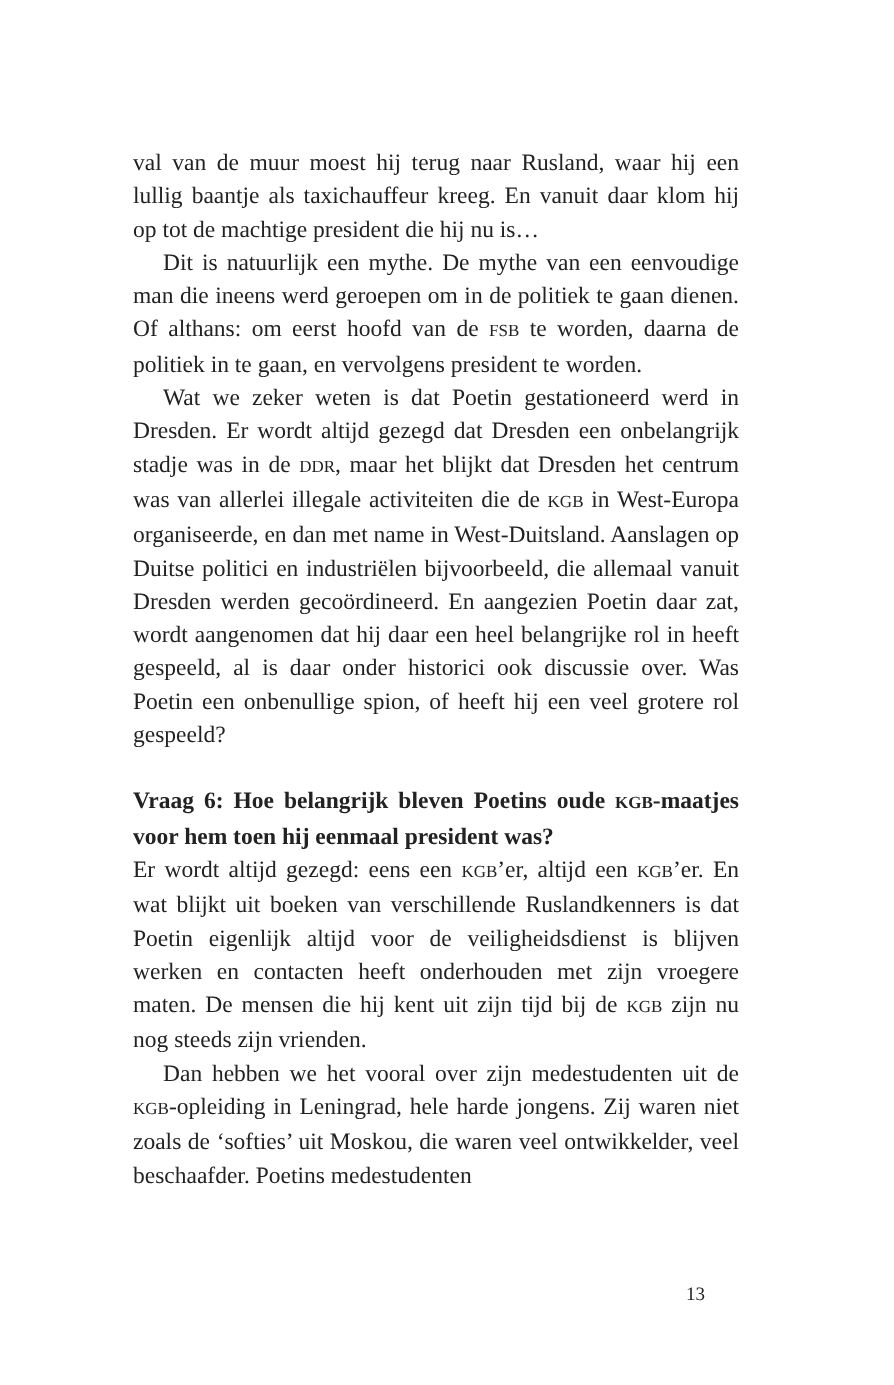val van de muur moest hij terug naar Rusland, waar hij een lullig baantje als taxichauffeur kreeg. En vanuit daar klom hij op tot de machtige president die hij nu is…
Dit is natuurlijk een mythe. De mythe van een eenvoudige man die ineens werd geroepen om in de politiek te gaan dienen. Of althans: om eerst hoofd van de FSB te worden, daarna de politiek in te gaan, en vervolgens president te worden.
Wat we zeker weten is dat Poetin gestationeerd werd in Dresden. Er wordt altijd gezegd dat Dresden een onbelangrijk stadje was in de DDR, maar het blijkt dat Dresden het centrum was van allerlei illegale activiteiten die de KGB in West-Europa organiseerde, en dan met name in West-Duitsland. Aanslagen op Duitse politici en industriëlen bijvoorbeeld, die allemaal vanuit Dresden werden gecoördineerd. En aangezien Poetin daar zat, wordt aangenomen dat hij daar een heel belangrijke rol in heeft gespeeld, al is daar onder historici ook discussie over. Was Poetin een onbenullige spion, of heeft hij een veel grotere rol gespeeld?
Vraag 6: Hoe belangrijk bleven Poetins oude KGB-maatjes voor hem toen hij eenmaal president was?
Er wordt altijd gezegd: eens een KGB’er, altijd een KGB’er. En wat blijkt uit boeken van verschillende Ruslandkenners is dat Poetin eigenlijk altijd voor de veiligheidsdienst is blijven werken en contacten heeft onderhouden met zijn vroegere maten. De mensen die hij kent uit zijn tijd bij de KGB zijn nu nog steeds zijn vrienden.
Dan hebben we het vooral over zijn medestudenten uit de KGB-opleiding in Leningrad, hele harde jongens. Zij waren niet zoals de ‘softies’ uit Moskou, die waren veel ontwikkelder, veel beschaafder. Poetins medestudenten
13